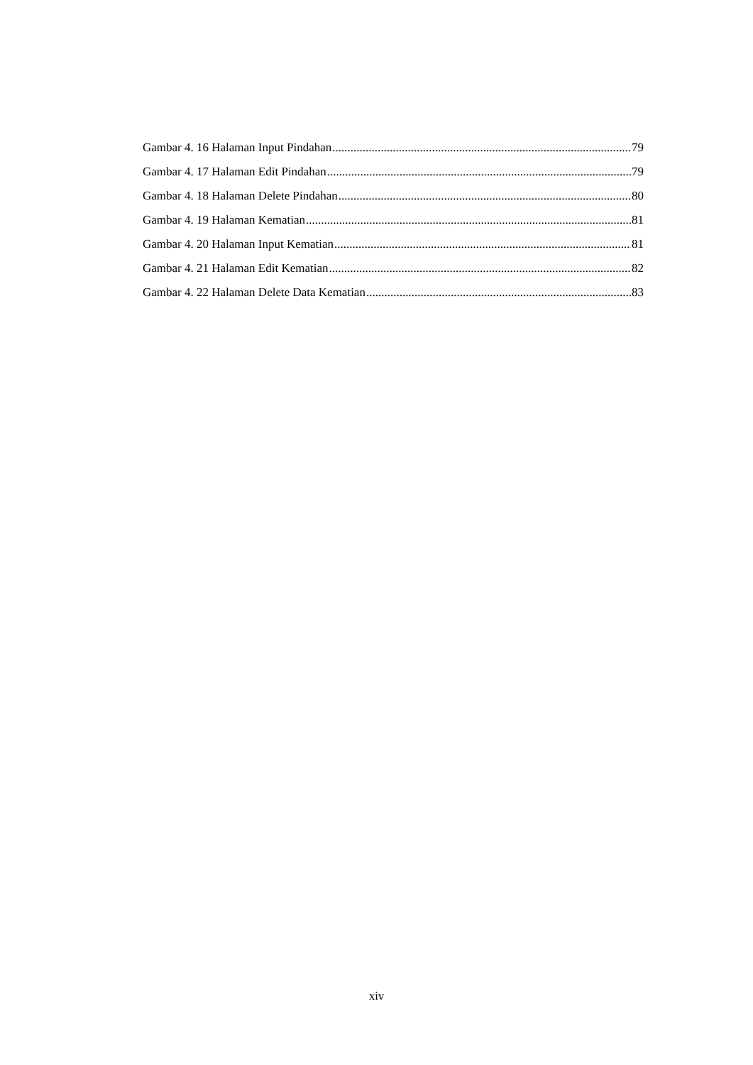Gambar 4. 16 Halaman Input Pindahan 79
Gambar 4. 17 Halaman Edit Pindahan 79
Gambar 4. 18 Halaman Delete Pindahan 80
Gambar 4. 19 Halaman Kematian 81
Gambar 4. 20 Halaman Input Kematian 81
Gambar 4. 21 Halaman Edit Kematian 82
Gambar 4. 22 Halaman Delete Data Kematian 83
xiv